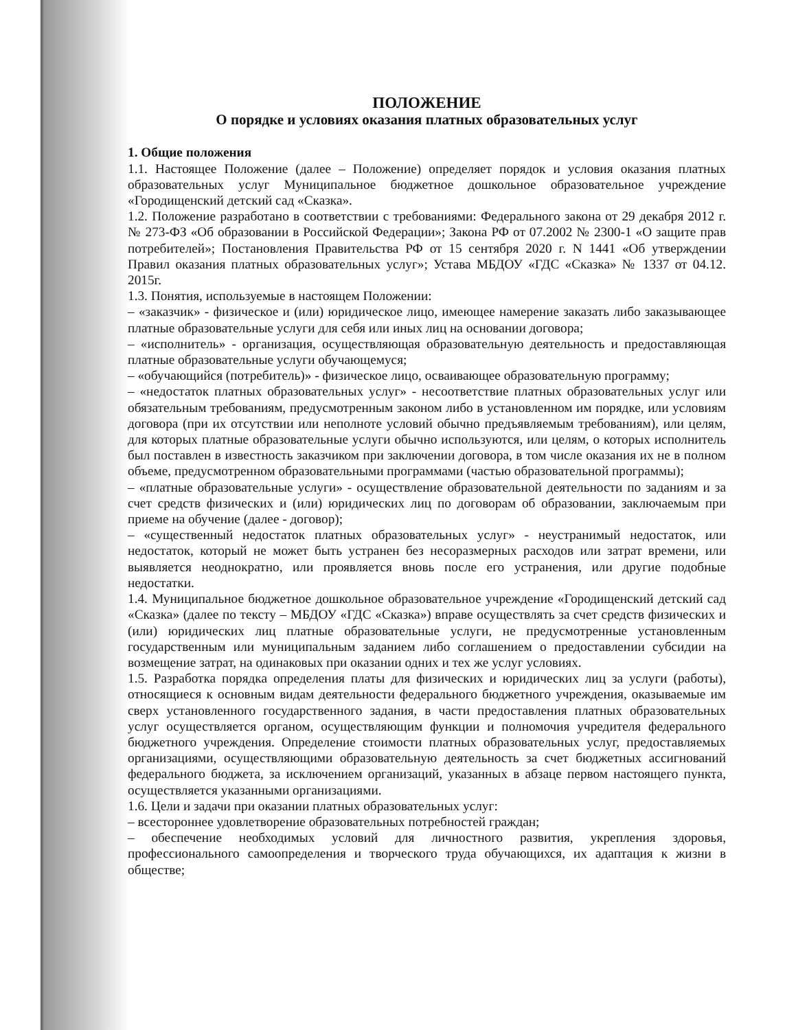ПОЛОЖЕНИЕ
О порядке и условиях оказания платных образовательных услуг
1. Общие положения
1.1. Настоящее Положение (далее – Положение) определяет порядок и условия оказания платных образовательных услуг Муниципальное бюджетное дошкольное образовательное учреждение «Городищенский детский сад «Сказка».
1.2. Положение разработано в соответствии с требованиями: Федерального закона от 29 декабря 2012 г. № 273-ФЗ «Об образовании в Российской Федерации»; Закона РФ от 07.2002 № 2300-1 «О защите прав потребителей»; Постановления Правительства РФ от 15 сентября 2020 г. N 1441 «Об утверждении Правил оказания платных образовательных услуг»; Устава МБДОУ «ГДС «Сказка» № 1337 от 04.12. 2015г.
1.3. Понятия, используемые в настоящем Положении:
– «заказчик» - физическое и (или) юридическое лицо, имеющее намерение заказать либо заказывающее платные образовательные услуги для себя или иных лиц на основании договора;
– «исполнитель» - организация, осуществляющая образовательную деятельность и предоставляющая платные образовательные услуги обучающемуся;
– «обучающийся (потребитель)» - физическое лицо, осваивающее образовательную программу;
– «недостаток платных образовательных услуг» - несоответствие платных образовательных услуг или обязательным требованиям, предусмотренным законом либо в установленном им порядке, или условиям договора (при их отсутствии или неполноте условий обычно предъявляемым требованиям), или целям, для которых платные образовательные услуги обычно используются, или целям, о которых исполнитель был поставлен в известность заказчиком при заключении договора, в том числе оказания их не в полном объеме, предусмотренном образовательными программами (частью образовательной программы);
– «платные образовательные услуги» - осуществление образовательной деятельности по заданиям и за счет средств физических и (или) юридических лиц по договорам об образовании, заключаемым при приеме на обучение (далее - договор);
– «существенный недостаток платных образовательных услуг» - неустранимый недостаток, или недостаток, который не может быть устранен без несоразмерных расходов или затрат времени, или выявляется неоднократно, или проявляется вновь после его устранения, или другие подобные недостатки.
1.4. Муниципальное бюджетное дошкольное образовательное учреждение «Городищенский детский сад «Сказка» (далее по тексту – МБДОУ «ГДС «Сказка») вправе осуществлять за счет средств физических и (или) юридических лиц платные образовательные услуги, не предусмотренные установленным государственным или муниципальным заданием либо соглашением о предоставлении субсидии на возмещение затрат, на одинаковых при оказании одних и тех же услуг условиях.
1.5. Разработка порядка определения платы для физических и юридических лиц за услуги (работы), относящиеся к основным видам деятельности федерального бюджетного учреждения, оказываемые им сверх установленного государственного задания, в части предоставления платных образовательных услуг осуществляется органом, осуществляющим функции и полномочия учредителя федерального бюджетного учреждения. Определение стоимости платных образовательных услуг, предоставляемых организациями, осуществляющими образовательную деятельность за счет бюджетных ассигнований федерального бюджета, за исключением организаций, указанных в абзаце первом настоящего пункта, осуществляется указанными организациями.
1.6. Цели и задачи при оказании платных образовательных услуг:
– всестороннее удовлетворение образовательных потребностей граждан;
– обеспечение необходимых условий для личностного развития, укрепления здоровья, профессионального самоопределения и творческого труда обучающихся, их адаптация к жизни в обществе;